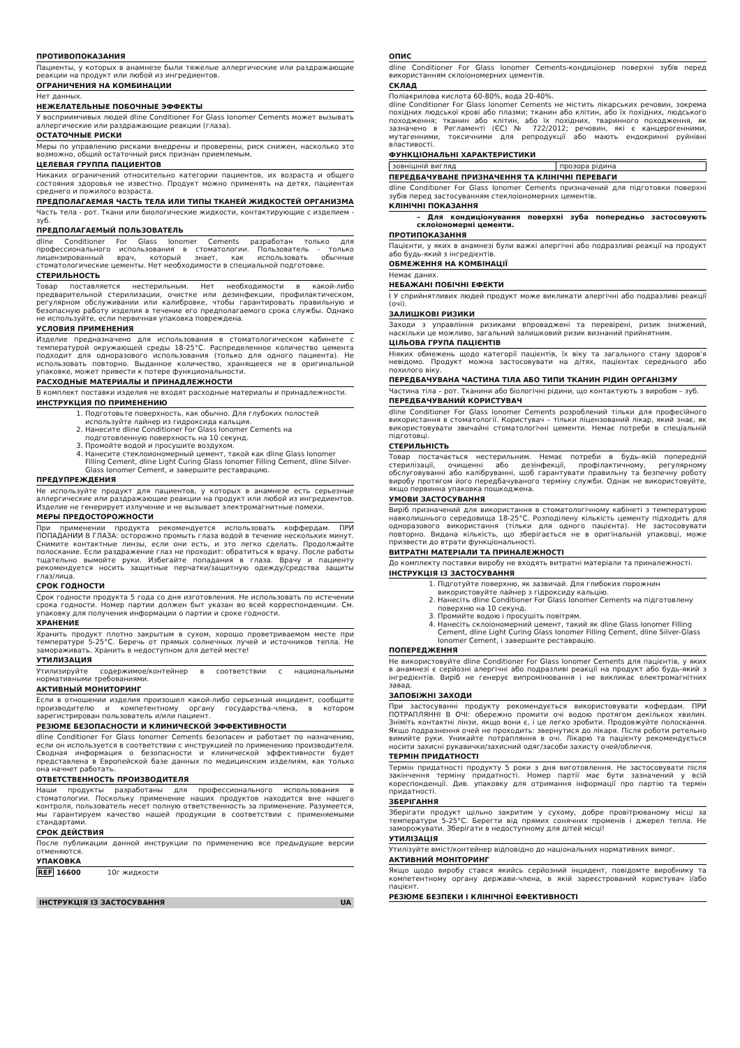ПРОТИВОПОКАЗАНИЯ
Пациенты, у которых в анамнезе были тяжелые аллергические или раздражающие реакции на продукт или любой из ингредиентов.
ОГРАНИЧЕНИЯ НА КОМБИНАЦИИ
Нет данных.
НЕЖЕЛАТЕЛЬНЫЕ ПОБОЧНЫЕ ЭФФЕКТЫ
У восприимчивых людей dline Conditioner For Glass Ionomer Cements может вызывать аллергические или раздражающие реакции (глаза).
ОСТАТОЧНЫЕ РИСКИ
Меры по управлению рисками внедрены и проверены, риск снижен, насколько это возможно, общий остаточный риск признан приемлемым.
ЦЕЛЕВАЯ ГРУППА ПАЦИЕНТОВ
Никаких ограничений относительно категории пациентов, их возраста и общего состояния здоровья не известно. Продукт можно применять на детях, пациентах среднего и пожилого возраста.
ПРЕДПОЛАГАЕМАЯ ЧАСТЬ ТЕЛА ИЛИ ТИПЫ ТКАНЕЙ ЖИДКОСТЕЙ ОРГАНИЗМА
Часть тела - рот. Ткани или биологические жидкости, контактирующие с изделием - зуб.
ПРЕДПОЛАГАЕМЫЙ ПОЛЬЗОВАТЕЛЬ
dline Conditioner For Glass Ionomer Cements разработан только для профессионального использования в стоматологии. Пользователь - только лицензированный врач, который знает, как использовать обычные стоматологические цементы. Нет необходимости в специальной подготовке.
СТЕРИЛЬНОСТЬ
Товар поставляется нестерильным. Нет необходимости в какой-либо предварительной стерилизации, очистке или дезинфекции, профилактическом, регулярном обслуживании или калибровке, чтобы гарантировать правильную и безопасную работу изделия в течение его предполагаемого срока службы. Однако не используйте, если первичная упаковка повреждена.
УСЛОВИЯ ПРИМЕНЕНИЯ
Изделие предназначено для использования в стоматологическом кабинете с температурой окружающей среды 18-25°C. Распределенное количество цемента подходит для одноразового использования (только для одного пациента). Не использовать повторно. Выданное количество, хранящееся не в оригинальной упаковке, может привести к потере функциональности.
РАСХОДНЫЕ МАТЕРИАЛЫ И ПРИНАДЛЕЖНОСТИ
В комплект поставки изделия не входят расходные материалы и принадлежности.
ИНСТРУКЦИЯ ПО ПРИМЕНЕНИЮ
1. Подготовьте поверхность, как обычно. Для глубоких полостей используйте лайнер из гидроксида кальция.
2. Нанесите dline Conditioner For Glass Ionomer Cements на подготовленную поверхность на 10 секунд.
3. Промойте водой и просушите воздухом.
4. Нанесите стеклоиономерный цемент, такой как dline Glass Ionomer Filling Cement, dline Light Curing Glass Ionomer Filling Cement, dline Silver-Glass Ionomer Cement, и завершите реставрацию.
ПРЕДУПРЕЖДЕНИЯ
Не используйте продукт для пациентов, у которых в анамнезе есть серьезные аллергические или раздражающие реакции на продукт или любой из ингредиентов. Изделие не генерирует излучение и не вызывает электромагнитные помехи.
МЕРЫ ПРЕДОСТОРОЖНОСТИ
При применении продукта рекомендуется использовать коффердам. ПРИ ПОПАДАНИИ В ГЛАЗА: осторожно промыть глаза водой в течение нескольких минут. Снимите контактные линзы, если они есть, и это легко сделать. Продолжайте полоскание. Если раздражение глаз не проходит: обратиться к врачу. После работы тщательно вымойте руки. Избегайте попадания в глаза. Врачу и пациенту рекомендуется носить защитные перчатки/защитную одежду/средства защиты глаз/лица.
СРОК ГОДНОСТИ
Срок годности продукта 5 года со дня изготовления. Не использовать по истечении срока годности. Номер партии должен быт указан во всей корреспонденции. См. упаковку для получения информации о партии и сроке годности.
ХРАНЕНИЕ
Хранить продукт плотно закрытым в сухом, хорошо проветриваемом месте при температуре 5-25°C. Беречь от прямых солнечных лучей и источников тепла. Не замораживать. Хранить в недоступном для детей месте!
УТИЛИЗАЦИЯ
Утилизируйте содержимое/контейнер в соответствии с национальными нормативными требованиями.
АКТИВНЫЙ МОНИТОРИНГ
Если в отношении изделия произошел какой-либо серьезный инцидент, сообщите производителю и компетентному органу государства-члена, в котором зарегистрирован пользователь и/или пациент.
РЕЗЮМЕ БЕЗОПАСНОСТИ И КЛИНИЧЕСКОЙ ЭФФЕКТИВНОСТИ
dline Conditioner For Glass Ionomer Cements безопасен и работает по назначению, если он используется в соответствии с инструкцией по применению производителя. Сводная информация о безопасности и клинической эффективности будет представлена в Европейской базе данных по медицинским изделиям, как только она начнет работать.
ОТВЕТСТВЕННОСТЬ ПРОИЗВОДИТЕЛЯ
Наши продукты разработаны для профессионального использования в стоматологии. Поскольку применение наших продуктов находится вне нашего контроля, пользователь несет полную ответственность за применение. Разумеется, мы гарантируем качество нашей продукции в соответствии с применяемыми стандартами.
СРОК ДЕЙСТВИЯ
После публикации данной инструкции по применению все предыдущие версии отменяются.
УПАКОВКА
REF 16600 10г жидкости
ІНСТРУКЦІЯ ІЗ ЗАСТОСУВАННЯ UA
ОПИС
dline Conditioner For Glass Ionomer Cements-кондиціонер поверхні зубів перед використанням склоіономерних цементів.
СКЛАД
Поліакрилова кислота 60-80%, вода 20-40%.
dline Conditioner For Glass Ionomer Cements не містить лікарських речовин, зокрема похідних людської крові або плазми; тканин або клітин, або їх похідних, людського походження; тканин або клітин, або їх похідних, тваринного походження, як зазначено в Регламенті (ЄС) № 722/2012; речовин, які є канцерогенними, мутагенними, токсичними для репродукції або мають ендокринні руйнівні властивості.
ФУНКЦІОНАЛЬНІ ХАРАКТЕРИСТИКИ
| зовнішній вигляд | прозора рідина |
ПЕРЕДБАЧУВАНЕ ПРИЗНАЧЕННЯ ТА КЛІНІЧНІ ПЕРЕВАГИ
dline Conditioner For Glass Ionomer Cements призначений для підготовки поверхні зубів перед застосуванням стеклоіономерних цементів.
КЛІНІЧНІ ПОКАЗАННЯ
– Для кондиціонування поверхні зуба попередньо застосовують склоіономерні цементи.
ПРОТИПОКАЗАННЯ
Пацієнти, у яких в анамнезі були важкі алергічні або подразливі реакції на продукт або будь-який з інгредієнтів.
ОБМЕЖЕННЯ НА КОМБІНАЦІЇ
Немає даних.
НЕБАЖАНІ ПОБІЧНІ ЕФЕКТИ
І У сприйнятливих людей продукт може викликати алергічні або подразливі реакції (очі).
ЗАЛИШКОВІ РИЗИКИ
Заходи з управління ризиками впроваджені та перевірені, ризик знижений, наскільки це можливо, загальний залишковий ризик визнаний прийнятним.
ЦІЛЬОВА ГРУПА ПАЦІЄНТІВ
Ніяких обмежень щодо категорії пацієнтів, їх віку та загального стану здоров'я невідомо. Продукт можна застосовувати на дітях, пацієнтах середнього або похилого віку.
ПЕРЕДБАЧУВАНА ЧАСТИНА ТІЛА АБО ТИПИ ТКАНИН РІДИН ОРГАНІЗМУ
Частина тіла – рот. Тканини або біологічні рідини, що контактують з виробом – зуб.
ПЕРЕДБАЧУВАНИЙ КОРИСТУВАЧ
dline Conditioner For Glass Ionomer Cements розроблений тільки для професійного використання в стоматології. Користувач – тільки ліцензований лікар, який знає, як використовувати звичайні стоматологічні цементи. Немає потреби в спеціальній підготовці.
СТЕРИЛЬНІСТЬ
Товар постачається нестерильним. Немає потреби в будь-якій попередній стерилізації, очищенні або дезінфекції, профілактичному, регулярному обслуговуванні або калібруванні, щоб гарантувати правильну та безпечну роботу виробу протягом його передбачуваного терміну служби. Однак не використовуйте, якщо первинна упаковка пошкоджена.
УМОВИ ЗАСТОСУВАННЯ
Виріб призначений для використання в стоматологічному кабінеті з температурою навколишнього середовища 18-25°C. Розподілену кількість цементу підходить для одноразового використання (тільки для одного пацієнта). Не застосовувати повторно. Видана кількість, що зберігається не в оригінальній упаковці, може призвести до втрати функціональності.
ВИТРАТНІ МАТЕРІАЛИ ТА ПРИНАЛЕЖНОСТІ
До комплекту поставки виробу не входять витратні матеріали та приналежності.
ІНСТРУКЦІЯ ІЗ ЗАСТОСУВАННЯ
1. Підготуйте поверхню, як зазвичай. Для глибоких порожнин використовуйте лайнер з гідроксиду кальцію.
2. Нанесіть dline Conditioner For Glass Ionomer Cements на підготовлену поверхню на 10 секунд.
3. Промийте водою і просушіть повітрям.
4. Нанесіть склоіономерний цемент, такий як dline Glass Ionomer Filling Cement, dline Light Curing Glass Ionomer Filling Cement, dline Silver-Glass Ionomer Cement, і завершите реставрацію.
ПОПЕРЕДЖЕННЯ
Не використовуйте dline Conditioner For Glass Ionomer Cements для пацієнтів, у яких в анамнезі є серйозні алергічні або подразливі реакції на продукт або будь-який з інгредієнтів. Виріб не генерує випромінювання і не викликає електромагнітних завад.
ЗАПОБІЖНІ ЗАХОДИ
При застосуванні продукту рекомендується використовувати кофердам. ПРИ ПОТРАПЛЯННІ В ОЧІ: обережно промити очі водою протягом декількох хвилин. Зніміть контактні лінзи, якщо вони є, і це легко зробити. Продовжуйте полоскання. Якщо подразнення очей не проходить: звернутися до лікаря. Після роботи ретельно вимийте руки. Уникайте потрапляння в очі. Лікарю та пацієнту рекомендується носити захисні рукавички/захисний одяг/засоби захисту очей/обличчя.
ТЕРМІН ПРИДАТНОСТІ
Термін придатності продукту 5 роки з дня виготовлення. Не застосовувати після закінчення терміну придатності. Номер партії має бути зазначений у всій кореспонденції. Див. упаковку для отримання інформації про партію та термін придатності.
ЗБЕРІГАННЯ
Зберігати продукт щільно закритим у сухому, добре провітрюваному місці за температури 5-25°C. Берегти від прямих сонячних променів і джерел тепла. Не заморожувати. Зберігати в недоступному для дітей місці!
УТИЛІЗАЦІЯ
Утилізуйте вміст/контейнер відповідно до національних нормативних вимог.
АКТИВНИЙ МОНІТОРИНГ
Якщо щодо виробу стався якийсь серйозний інцидент, повідомте виробнику та компетентному органу держави-члена, в якій зареєстрований користувач і/або пацієнт.
РЕЗЮМЕ БЕЗПЕКИ І КЛІНІЧНОЇ ЕФЕКТИВНОСТІ